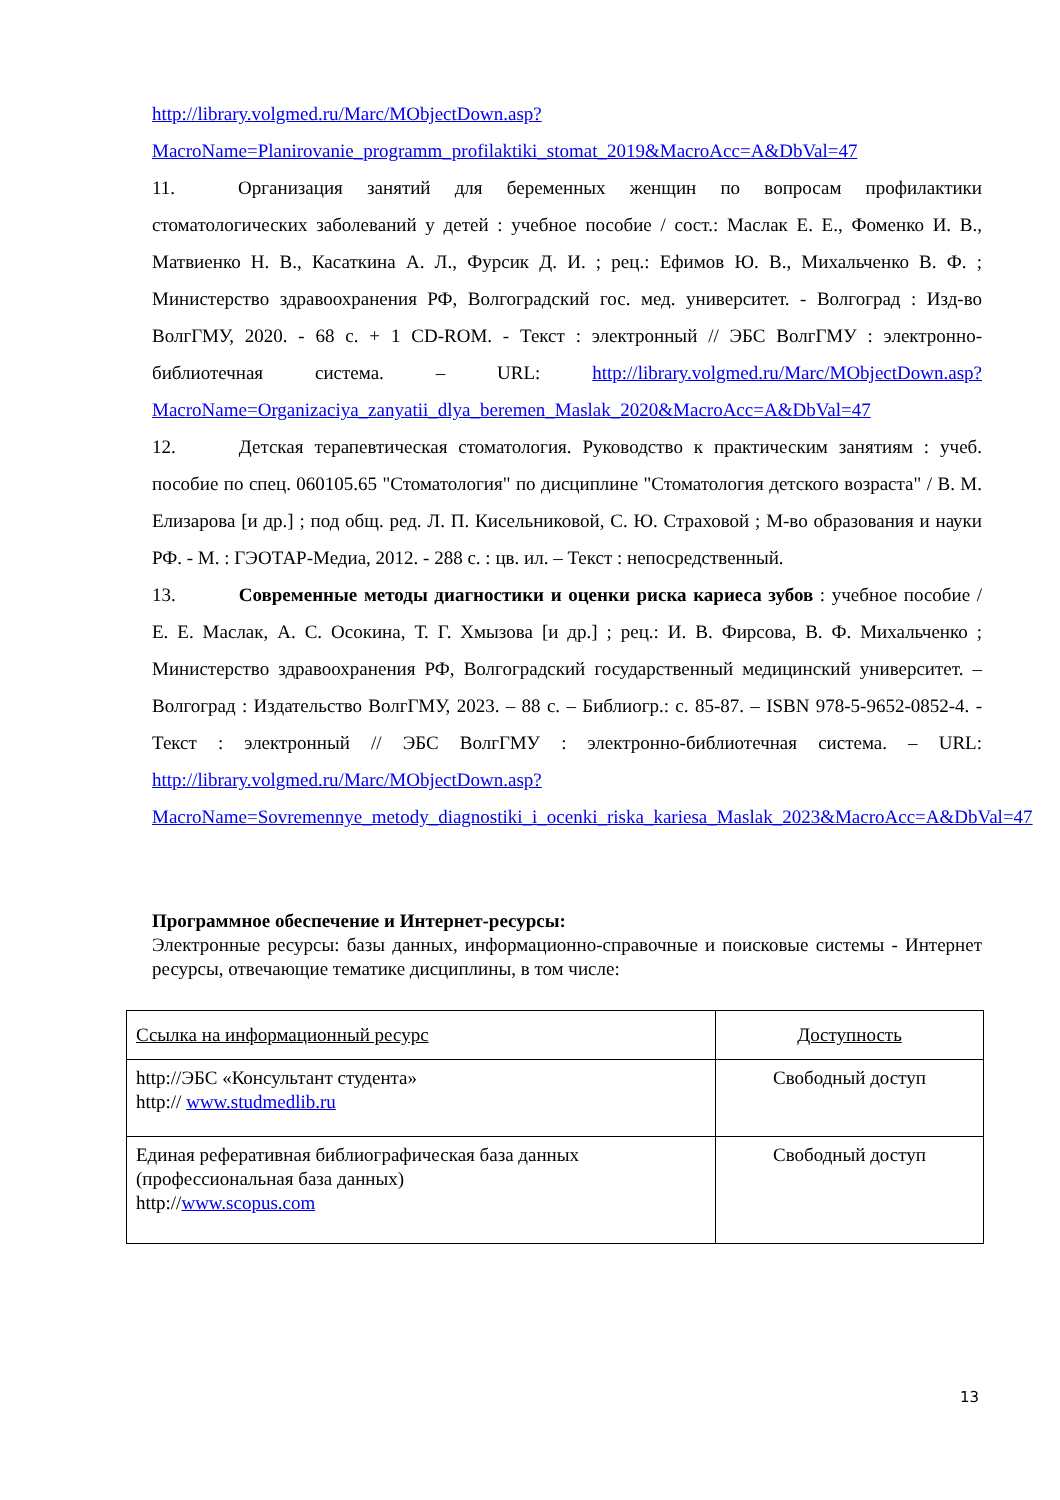http://library.volgmed.ru/Marc/MObjectDown.asp?MacroName=Planirovanie_programm_profilaktiki_stomat_2019&MacroAcc=A&DbVal=47
11. Организация занятий для беременных женщин по вопросам профилактики стоматологических заболеваний у детей : учебное пособие / сост.: Маслак Е. Е., Фоменко И. В., Матвиенко Н. В., Касаткина А. Л., Фурсик Д. И. ; рец.: Ефимов Ю. В., Михальченко В. Ф. ; Министерство здравоохранения РФ, Волгоградский гос. мед. университет. - Волгоград : Изд-во ВолгГМУ, 2020. - 68 с. + 1 CD-ROM. - Текст : электронный // ЭБС ВолгГМУ : электронно-библиотечная система. – URL: http://library.volgmed.ru/Marc/MObjectDown.asp?MacroName=Organizaciya_zanyatii_dlya_beremen_Maslak_2020&MacroAcc=A&DbVal=47
12. Детская терапевтическая стоматология. Руководство к практическим занятиям : учеб. пособие по спец. 060105.65 "Стоматология" по дисциплине "Стоматология детского возраста" / В. М. Елизарова [и др.] ; под общ. ред. Л. П. Кисельниковой, С. Ю. Страховой ; М-во образования и науки РФ. - М. : ГЭОТАР-Медиа, 2012. - 288 с. : цв. ил. – Текст : непосредственный.
13. Современные методы диагностики и оценки риска кариеса зубов : учебное пособие / Е. Е. Маслак, А. С. Осокина, Т. Г. Хмызова [и др.] ; рец.: И. В. Фирсова, В. Ф. Михальченко ; Министерство здравоохранения РФ, Волгоградский государственный медицинский университет. – Волгоград : Издательство ВолгГМУ, 2023. – 88 с. – Библиогр.: с. 85-87. – ISBN 978-5-9652-0852-4. - Текст : электронный // ЭБС ВолгГМУ : электронно-библиотечная система. – URL: http://library.volgmed.ru/Marc/MObjectDown.asp?MacroName=Sovremennye_metody_diagnostiki_i_ocenki_riska_kariesa_Maslak_2023&MacroAcc=A&DbVal=47
Программное обеспечение и Интернет-ресурсы:
Электронные ресурсы: базы данных, информационно-справочные и поисковые системы - Интернет ресурсы, отвечающие тематике дисциплины, в том числе:
| Ссылка на информационный ресурс | Доступность |
| http://ЭБС «Консультант студента» http:// www.studmedlib.ru | Свободный доступ |
| Единая реферативная библиографическая база данных (профессиональная база данных) http:// www.scopus.com | Свободный доступ |
13